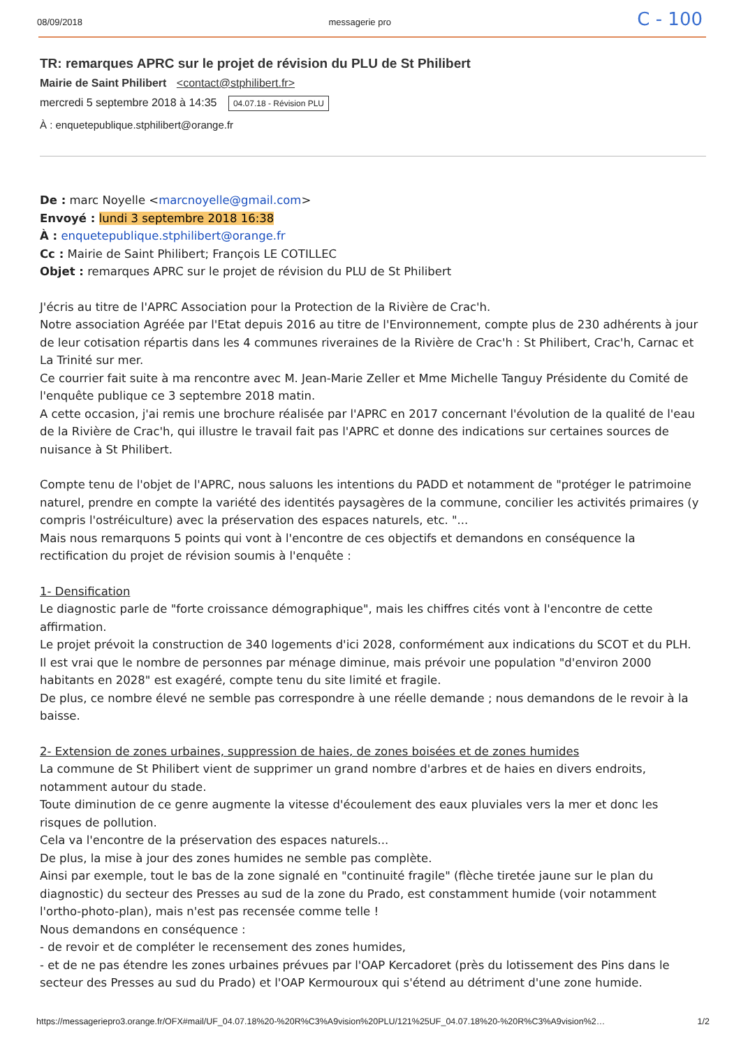08/09/2018 messagerie pro C - 100
TR: remarques APRC sur le projet de révision du PLU de St Philibert
Mairie de Saint Philibert <contact@stphilibert.fr>
mercredi 5 septembre 2018 à 14:35 04.07.18 - Révision PLU
À : enquetepublique.stphilibert@orange.fr
De : marc Noyelle <marcnoyelle@gmail.com>
Envoyé : lundi 3 septembre 2018 16:38
À : enquetepublique.stphilibert@orange.fr
Cc : Mairie de Saint Philibert; François LE COTILLEC
Objet : remarques APRC sur le projet de révision du PLU de St Philibert
J'écris au titre de l'APRC Association pour la Protection de la Rivière de Crac'h.
Notre association Agréée par l'Etat depuis 2016 au titre de l'Environnement, compte plus de 230 adhérents à jour de leur cotisation répartis dans les 4 communes riveraines de la Rivière de Crac'h : St Philibert, Crac'h, Carnac et La Trinité sur mer.
Ce courrier fait suite à ma rencontre avec M. Jean-Marie Zeller et Mme Michelle Tanguy Présidente du Comité de l'enquête publique ce 3 septembre 2018 matin.
A cette occasion, j'ai remis une brochure réalisée par l'APRC en 2017 concernant l'évolution de la qualité de l'eau de la Rivière de Crac'h, qui illustre le travail fait pas l'APRC et donne des indications sur certaines sources de nuisance à St Philibert.
Compte tenu de l'objet de l'APRC, nous saluons les intentions du PADD et notamment de "protéger le patrimoine naturel, prendre en compte la variété des identités paysagères de la commune, concilier les activités primaires (y compris l'ostréiculture) avec la préservation des espaces naturels, etc. "...
Mais nous remarquons 5 points qui vont à l'encontre de ces objectifs et demandons en conséquence la rectification du projet de révision soumis à l'enquête :
1- Densification
Le diagnostic parle de "forte croissance démographique", mais les chiffres cités vont à l'encontre de cette affirmation.
Le projet prévoit la construction de 340 logements d'ici 2028, conformément aux indications du SCOT et du PLH.
Il est vrai que le nombre de personnes par ménage diminue, mais prévoir une population "d'environ 2000 habitants en 2028" est exagéré, compte tenu du site limité et fragile.
De plus, ce nombre élevé ne semble pas correspondre à une réelle demande ; nous demandons de le revoir à la baisse.
2- Extension de zones urbaines, suppression de haies, de zones boisées et de zones humides
La commune de St Philibert vient de supprimer un grand nombre d'arbres et de haies en divers endroits, notamment autour du stade.
Toute diminution de ce genre augmente la vitesse d'écoulement des eaux pluviales vers la mer et donc les risques de pollution.
Cela va l'encontre de la préservation des espaces naturels...
De plus, la mise à jour des zones humides ne semble pas complète.
Ainsi par exemple, tout le bas de la zone signalé en "continuité fragile" (flèche tiretée jaune sur le plan du diagnostic) du secteur des Presses au sud de la zone du Prado, est constamment humide (voir notamment l'ortho-photo-plan), mais n'est pas recensée comme telle !
Nous demandons en conséquence :
- de revoir et de compléter le recensement des zones humides,
- et de ne pas étendre les zones urbaines prévues par l'OAP Kercadoret (près du lotissement des Pins dans le secteur des Presses au sud du Prado) et l'OAP Kermouroux qui s'étend au détriment d'une zone humide.
https://messageriepro3.orange.fr/OFX#mail/UF_04.07.18%20-%20R%C3%A9vision%20PLU/121%25UF_04.07.18%20-%20R%C3%A9vision%2… 1/2